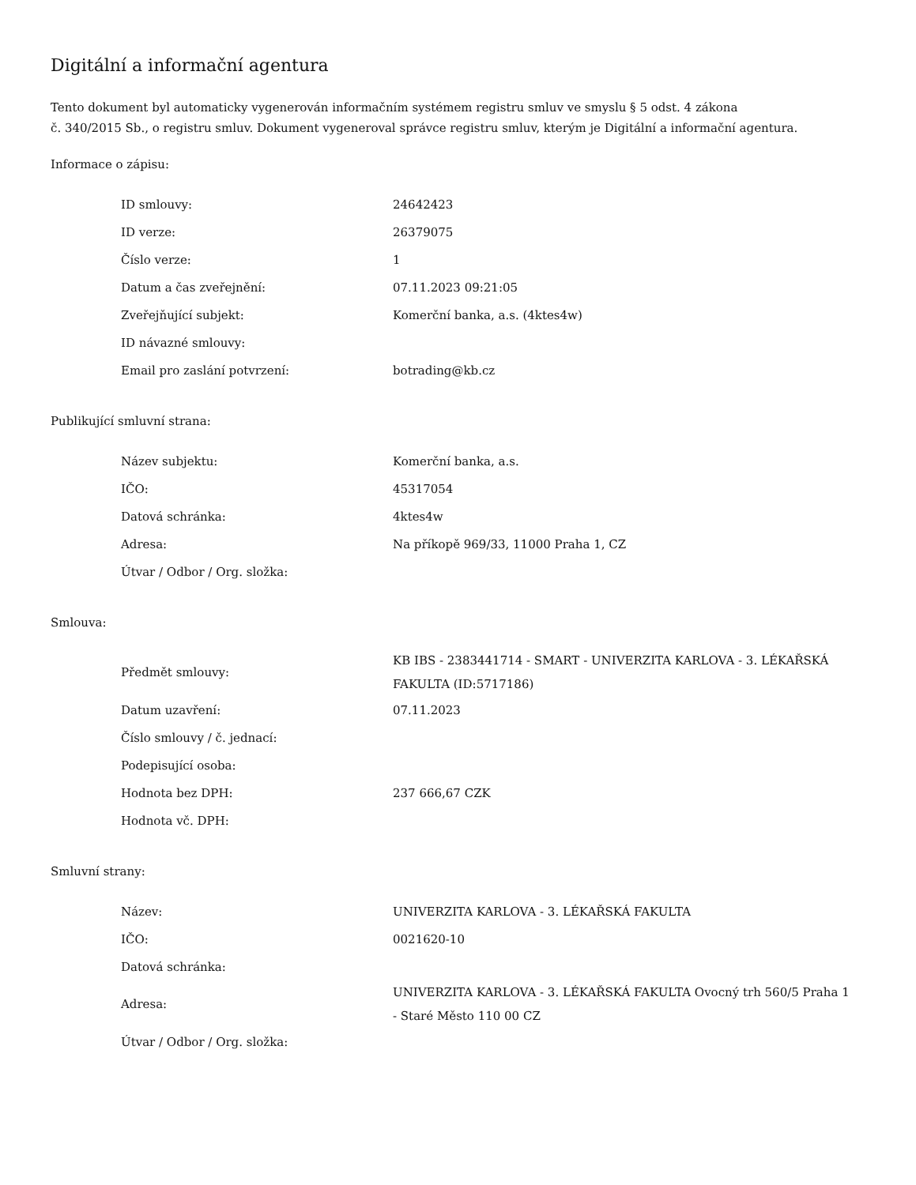Digitální a informační agentura
Tento dokument byl automaticky vygenerován informačním systémem registru smluv ve smyslu § 5 odst. 4 zákona
č. 340/2015 Sb., o registru smluv. Dokument vygeneroval správce registru smluv, kterým je Digitální a informační agentura.
Informace o zápisu:
| ID smlouvy: | 24642423 |
| ID verze: | 26379075 |
| Číslo verze: | 1 |
| Datum a čas zveřejnění: | 07.11.2023 09:21:05 |
| Zveřejňující subjekt: | Komerční banka, a.s. (4ktes4w) |
| ID návazné smlouvy: | |
| Email pro zaslání potvrzení: | botrading@kb.cz |
Publikující smluvní strana:
| Název subjektu: | Komerční banka, a.s. |
| IČO: | 45317054 |
| Datová schránka: | 4ktes4w |
| Adresa: | Na příkopě 969/33, 11000 Praha 1, CZ |
| Útvar / Odbor / Org. složka: | |
Smlouva:
| Předmět smlouvy: | KB IBS - 2383441714 - SMART - UNIVERZITA KARLOVA - 3. LÉKAŘSKÁ FAKULTA (ID:5717186) |
| Datum uzavření: | 07.11.2023 |
| Číslo smlouvy / č. jednací: | |
| Podepisující osoba: | |
| Hodnota bez DPH: | 237 666,67 CZK |
| Hodnota vč. DPH: | |
Smluvní strany:
| Název: | UNIVERZITA KARLOVA - 3. LÉKAŘSKÁ FAKULTA |
| IČO: | 0021620-10 |
| Datová schránka: | |
| Adresa: | UNIVERZITA KARLOVA - 3. LÉKAŘSKÁ FAKULTA Ovocný trh 560/5 Praha 1 - Staré Město 110 00 CZ |
| Útvar / Odbor / Org. složka: | |